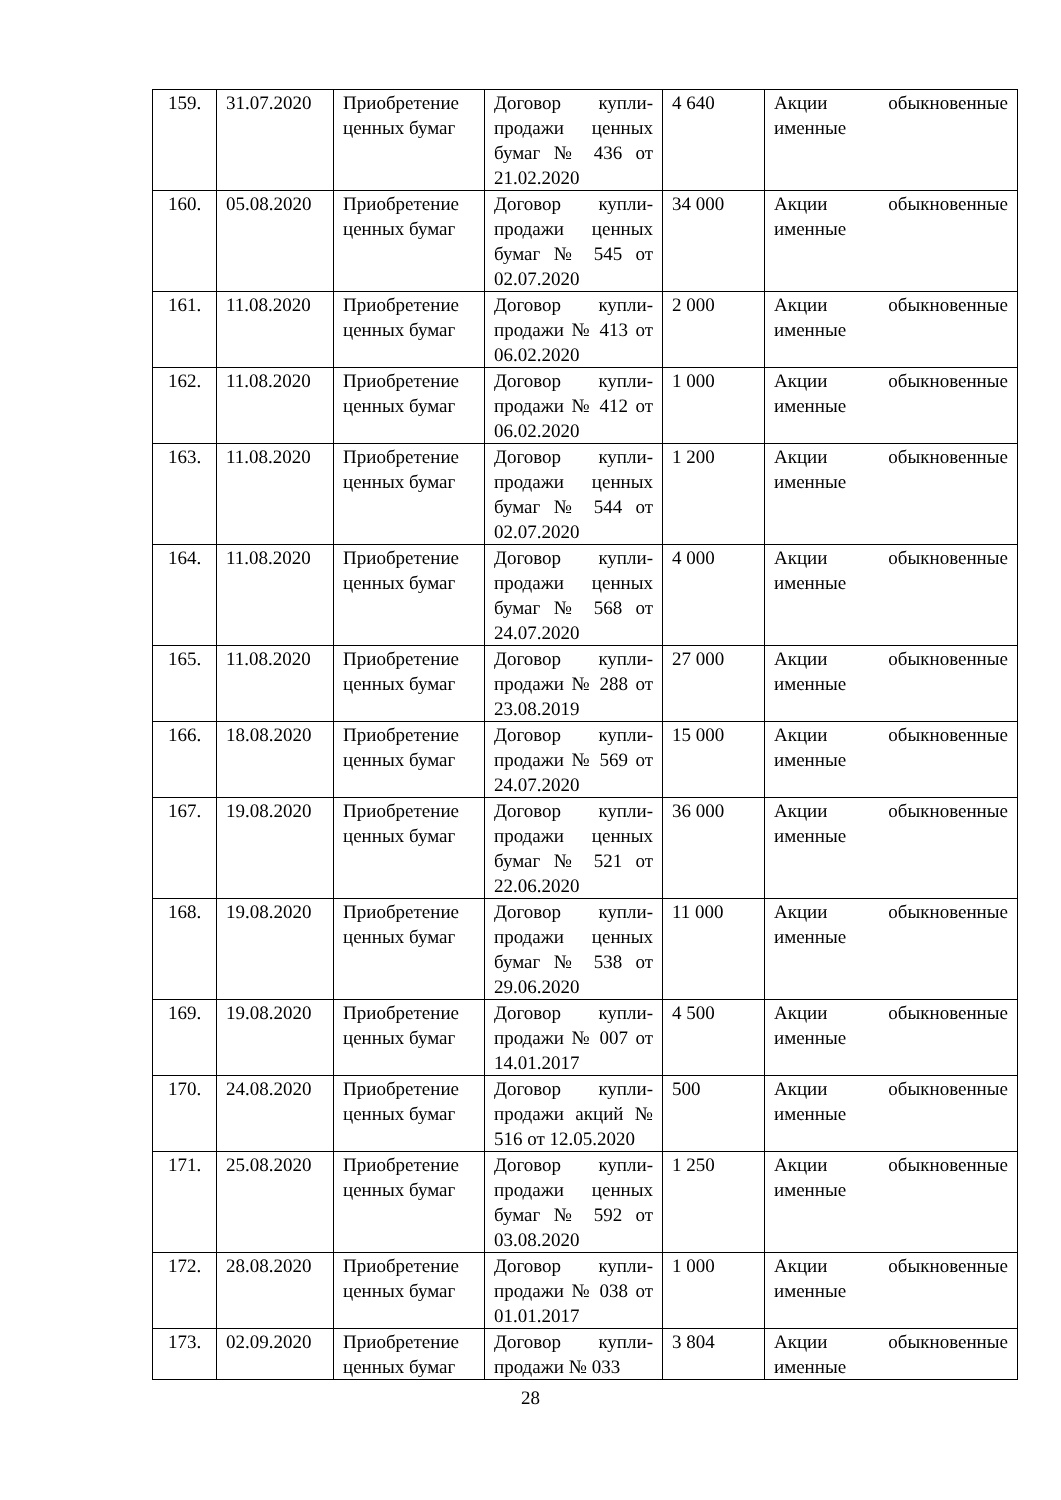| 159. | 31.07.2020 | Приобретение ценных бумаг | Договор купли-продажи ценных бумаг № 436 от 21.02.2020 | 4 640 | Акции обыкновенные именные |
| 160. | 05.08.2020 | Приобретение ценных бумаг | Договор купли-продажи ценных бумаг № 545 от 02.07.2020 | 34 000 | Акции обыкновенные именные |
| 161. | 11.08.2020 | Приобретение ценных бумаг | Договор купли-продажи № 413 от 06.02.2020 | 2 000 | Акции обыкновенные именные |
| 162. | 11.08.2020 | Приобретение ценных бумаг | Договор купли-продажи № 412 от 06.02.2020 | 1 000 | Акции обыкновенные именные |
| 163. | 11.08.2020 | Приобретение ценных бумаг | Договор купли-продажи ценных бумаг № 544 от 02.07.2020 | 1 200 | Акции обыкновенные именные |
| 164. | 11.08.2020 | Приобретение ценных бумаг | Договор купли-продажи ценных бумаг № 568 от 24.07.2020 | 4 000 | Акции обыкновенные именные |
| 165. | 11.08.2020 | Приобретение ценных бумаг | Договор купли-продажи № 288 от 23.08.2019 | 27 000 | Акции обыкновенные именные |
| 166. | 18.08.2020 | Приобретение ценных бумаг | Договор купли-продажи № 569 от 24.07.2020 | 15 000 | Акции обыкновенные именные |
| 167. | 19.08.2020 | Приобретение ценных бумаг | Договор купли-продажи ценных бумаг № 521 от 22.06.2020 | 36 000 | Акции обыкновенные именные |
| 168. | 19.08.2020 | Приобретение ценных бумаг | Договор купли-продажи ценных бумаг № 538 от 29.06.2020 | 11 000 | Акции обыкновенные именные |
| 169. | 19.08.2020 | Приобретение ценных бумаг | Договор купли-продажи № 007 от 14.01.2017 | 4 500 | Акции обыкновенные именные |
| 170. | 24.08.2020 | Приобретение ценных бумаг | Договор купли-продажи акций № 516 от 12.05.2020 | 500 | Акции обыкновенные именные |
| 171. | 25.08.2020 | Приобретение ценных бумаг | Договор купли-продажи ценных бумаг № 592 от 03.08.2020 | 1 250 | Акции обыкновенные именные |
| 172. | 28.08.2020 | Приобретение ценных бумаг | Договор купли-продажи № 038 от 01.01.2017 | 1 000 | Акции обыкновенные именные |
| 173. | 02.09.2020 | Приобретение ценных бумаг | Договор купли-продажи № 033 | 3 804 | Акции обыкновенные именные |
28